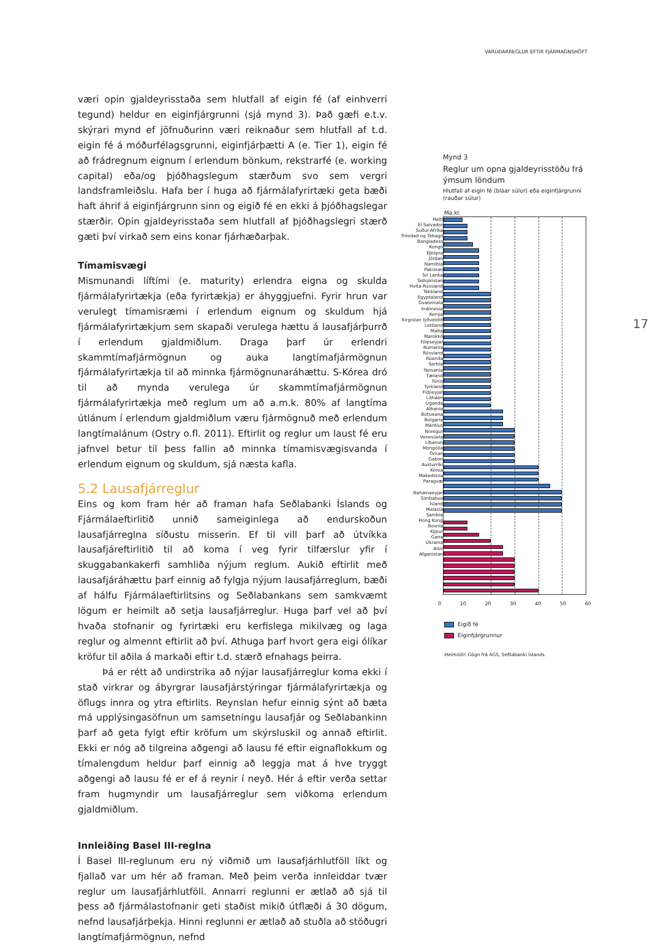VARÚÐARREGLUR EFTIR FJÁRMAGNSHÖFT
væri opin gjaldeyrisstaða sem hlutfall af eigin fé (af einhverri tegund) heldur en eiginfjárgrunni (sjá mynd 3). Það gæfi e.t.v. skýrari mynd ef jöfnuðurinn væri reiknaður sem hlutfall af t.d. eigin fé á móðurfélags­grunni, eiginfjárþætti A (e. Tier 1), eigin fé að frádregnum eignum í erlendum bönkum, rekstrarfé (e. working capital) eða/og þjóðhags­legum stærðum svo sem vergri landsframleiðslu. Hafa ber í huga að fjármálafyrirtæki geta bæði haft áhrif á eiginfjárgrunn sinn og eigið fé en ekki á þjóðhagslegar stærðir. Opin gjaldeyrisstaða sem hlutfall af þjóðhagslegri stærð gæti því virkað sem eins konar fjárhæðarþak.
Tímamisvægi
Mismunandi líftími (e. maturity) erlendra eigna og skulda fjármála­fyrirtækja (eða fyrirtækja) er áhyggjuefni. Fyrir hrun var verulegt tímamisræmi í erlendum eignum og skuldum hjá fjármálafyrirtækjum sem skapaði verulega hættu á lausafjárþurrð í erlendum gjaldmiðlum. Draga þarf úr erlendri skammtímafjármögnun og auka langtímafjár­mögnun fjármálafyrirtækja til að minnka fjármögnunaráhættu. S-Kórea dró til að mynda verulega úr skammtímafjármögnun fjármálafyrirtækja með reglum um að a.m.k. 80% af langtíma útlánum í erlendum gjald­miðlum væru fjármögnuð með erlendum langtímalánum (Ostry o.fl. 2011). Eftirlit og reglur um laust fé eru jafnvel betur til þess fallin að minnka tímamisvægisvanda í erlendum eignum og skuldum, sjá næsta kafla.
5.2 Lausafjárreglur
Eins og kom fram hér að framan hafa Seðlabanki Íslands og Fjármála­eftirlitið unnið sameiginlega að endurskoðun lausafjárreglna síðustu misserin. Ef til vill þarf að útvíkka lausafjáreftirlitið til að koma í veg fyrir tilfærslur yfir í skuggabankakerfi samhliða nýjum reglum. Aukið eftirlit með lausafjáráhættu þarf einnig að fylgja nýjum lausafjárreglum, bæði af hálfu Fjármálaeftirlitsins og Seðlabankans sem samkvæmt lögum er heimilt að setja lausafjárreglur. Huga þarf vel að því hvaða stofnanir og fyrirtæki eru kerfislega mikilvæg og laga reglur og almennt eftirlit að því. Athuga þarf hvort gera eigi ólíkar kröfur til aðila á markaði eftir t.d. stærð efnahags þeirra.
Þá er rétt að undirstrika að nýjar lausafjárreglur koma ekki í stað virkrar og ábyrgrar lausafjárstýringar fjármálafyrirtækja og öflugs innra og ytra eftirlits. Reynslan hefur einnig sýnt að bæta má upplýsinga­söfnun um samsetningu lausafjár og Seðlabankinn þarf að geta fylgt eftir kröfum um skýrsluskil og annað eftirlit. Ekki er nóg að tilgreina aðgengi að lausu fé eftir eignaflokkum og tímalengdum heldur þarf einnig að leggja mat á hve tryggt aðgengi að lausu fé er ef á reynir í neyð. Hér á eftir verða settar fram hugmyndir um lausafjárreglur sem viðkoma erlendum gjaldmiðlum.
Innleiðing Basel III-reglna
Í Basel III-reglunum eru ný viðmið um lausafjárhlutföll líkt og fjallað var um hér að framan. Með þeim verða innleiddar tvær reglur um lausa­fjárhlutföll. Annarri reglunni er ætlað að sjá til þess að fjármálastofn­anir geti staðist mikið útflæði á 30 dögum, nefnd lausafjárþekja. Hinni reglunni er ætlað að stuðla að stöðugri langtímafjármögnun, nefnd
Mynd 3
Reglur um opna gjaldeyrisstöðu frá ýmsum löndum
Hlutfall af eigin fé (bláar súlur) eða eiginfjárgrunni (rauðar súlur)
Ma.kr.
Haítí
El Salvador
Suður-Afríka
Trínidad og Tóbagó
Bangladess
Kongó
Eþíópía
Jórdan
Namibía
Pakistan
Srí Lanka
Tadsjikistan
Hvíta-Rússland
Tékkland
Egyptaland
Gvatemala
Indónesía
Kenýa
Kirgistan lýðveldið
Lettland
Malta
Marokkó
Filipseyjar
Rúmenía
Rússland
Rúanda
Serbía
Tansanía
Tæland
Túnis
Tyrkland
Fídjieyjar
Litháen
Úganda
Albanía
Botswana
Búlgaría
Máritíus
Noregur
Venesúela
Líbanon
Mongólía
Óman
Gabon
Austurríki
Kórea
Makedónía
Paragvæ
Bahamaeyjar
Simbabve
Ísland
Malasía
Sambía
Hong Kong
Bosnía
Kýpur
Gana
Úkraína
Alsír
Afganistan
0 10 20 30 40 50 60
Eigið fé
Eiginfjárgrunnur
Heimildir: Gögn frá AGS, Seðlabanki Íslands.
17